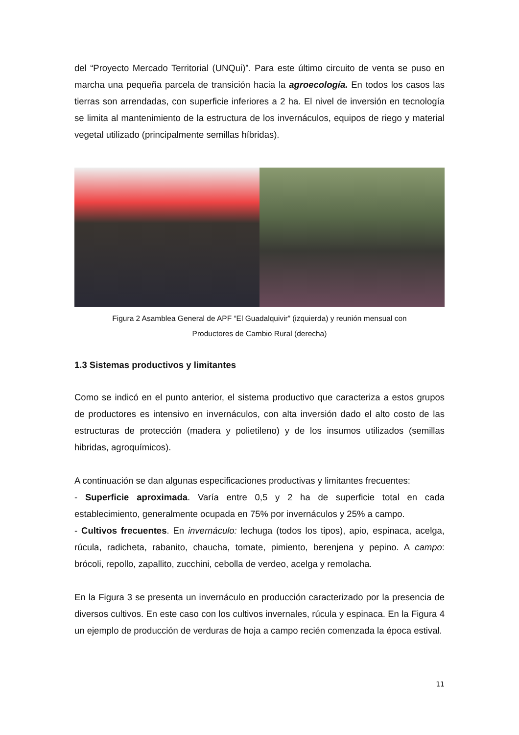del “Proyecto Mercado Territorial (UNQui)”. Para este último circuito de venta se puso en marcha una pequeña parcela de transición hacia la agroecología. En todos los casos las tierras son arrendadas, con superficie inferiores a 2 ha. El nivel de inversión en tecnología se limita al mantenimiento de la estructura de los invernáculos, equipos de riego y material vegetal utilizado (principalmente semillas híbridas).
Figura 2 Asamblea General de APF “El Guadalquivir” (izquierda) y reunión mensual con
Productores de Cambio Rural (derecha)
1.3 Sistemas productivos y limitantes
Como se indicó en el punto anterior, el sistema productivo que caracteriza a estos grupos de productores es intensivo en invernáculos, con alta inversión dado el alto costo de las estructuras de protección (madera y polietileno) y de los insumos utilizados (semillas hibridas, agroquímicos).
A continuación se dan algunas especificaciones productivas y limitantes frecuentes:
- Superficie aproximada. Varía entre 0,5 y 2 ha de superficie total en cada establecimiento, generalmente ocupada en 75% por invernáculos y 25% a campo.
- Cultivos frecuentes. En invernáculo: lechuga (todos los tipos), apio, espinaca, acelga, rúcula, radicheta, rabanito, chaucha, tomate, pimiento, berenjena y pepino. A campo: brócoli, repollo, zapallito, zucchini, cebolla de verdeo, acelga y remolacha.
En la Figura 3 se presenta un invernáculo en producción caracterizado por la presencia de diversos cultivos. En este caso con los cultivos invernales, rúcula y espinaca. En la Figura 4 un ejemplo de producción de verduras de hoja a campo recién comenzada la época estival.
11